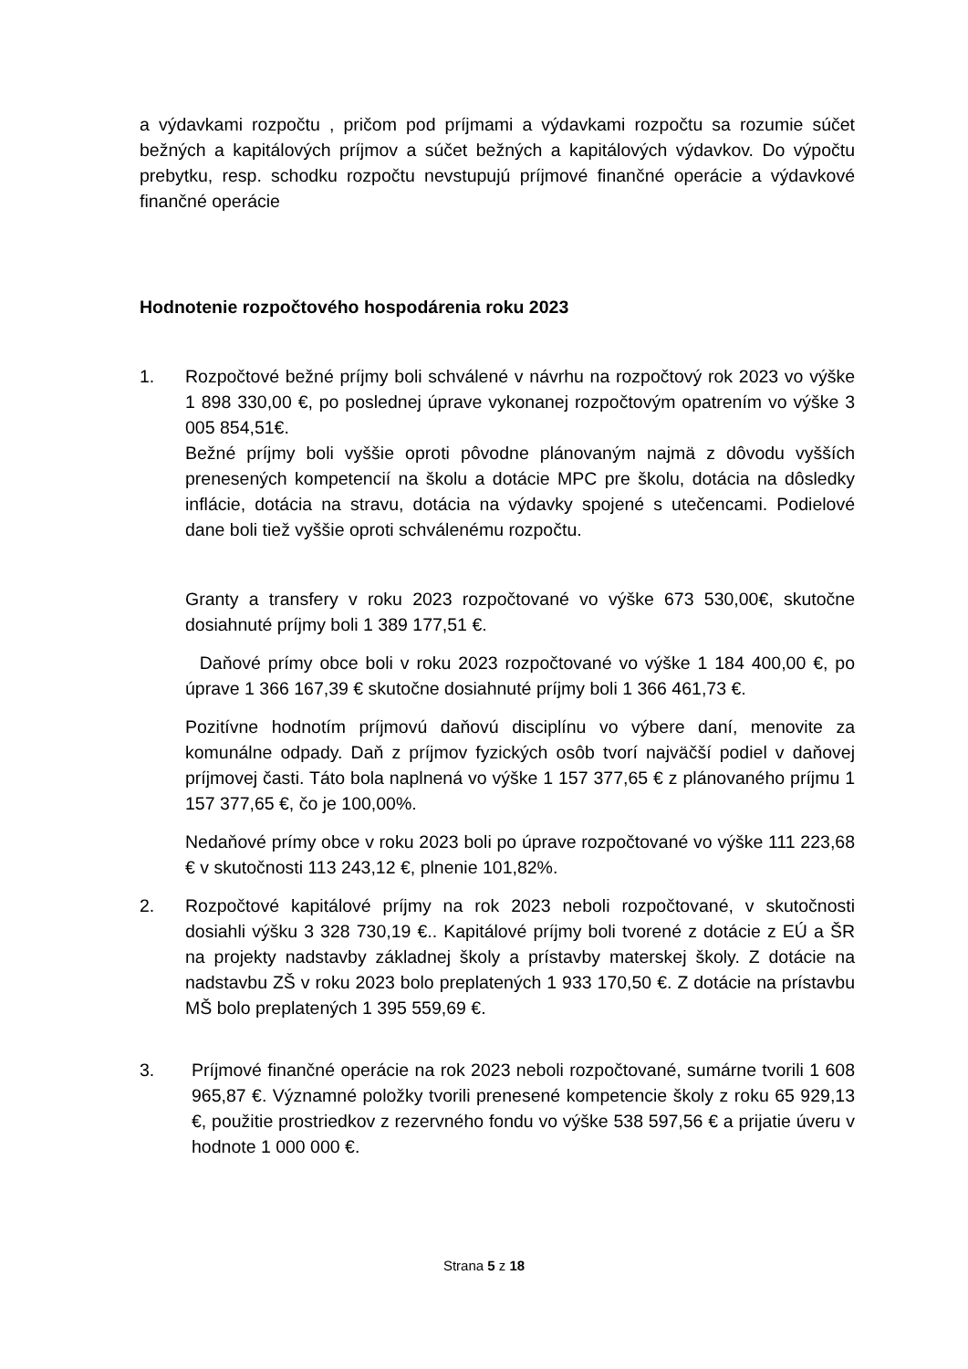a výdavkami rozpočtu , pričom pod príjmami a výdavkami rozpočtu sa rozumie súčet bežných a kapitálových príjmov a súčet bežných a kapitálových výdavkov. Do výpočtu prebytku, resp. schodku rozpočtu nevstupujú príjmové finančné operácie a výdavkové finančné operácie
Hodnotenie rozpočtového hospodárenia roku 2023
1. Rozpočtové bežné príjmy boli schválené v návrhu na rozpočtový rok 2023 vo výške 1 898 330,00 €, po poslednej úprave vykonanej rozpočtovým opatrením vo výške 3 005 854,51€.
Bežné príjmy boli vyššie oproti pôvodne plánovaným najmä z dôvodu vyšších prenesených kompetencií na školu a dotácie MPC pre školu, dotácia na dôsledky inflácie, dotácia na stravu, dotácia na výdavky spojené s utečencami. Podielové dane boli tiež vyššie oproti schválenému rozpočtu.
Granty a transfery v roku 2023 rozpočtované vo výške 673 530,00€, skutočne dosiahnuté príjmy boli 1 389 177,51 €.
Daňové prímy obce boli v roku 2023 rozpočtované vo výške 1 184 400,00 €, po úprave 1 366 167,39 € skutočne dosiahnuté príjmy boli 1 366 461,73 €.
Pozitívne hodnotím príjmovú daňovú disciplínu vo výbere daní, menovite za komunálne odpady. Daň z príjmov fyzických osôb tvorí najväčší podiel v daňovej príjmovej časti. Táto bola naplnená vo výške 1 157 377,65 € z plánovaného príjmu 1 157 377,65 €, čo je 100,00%.
Nedaňové prímy obce v roku 2023 boli po úprave rozpočtované vo výške 111 223,68 € v skutočnosti 113 243,12 €, plnenie 101,82%.
2. Rozpočtové kapitálové príjmy na rok 2023 neboli rozpočtované, v skutočnosti dosiahli výšku 3 328 730,19 €.. Kapitálové príjmy boli tvorené z dotácie z EÚ a ŠR na projekty nadstavby základnej školy a prístavby materskej školy. Z dotácie na nadstavbu ZŠ v roku 2023 bolo preplatených 1 933 170,50 €. Z dotácie na prístavbu MŠ bolo preplatených 1 395 559,69 €.
3. Príjmové finančné operácie na rok 2023 neboli rozpočtované, sumárne tvorili 1 608 965,87 €. Významné položky tvorili prenesené kompetencie školy z roku 65 929,13 €, použitie prostriedkov z rezervného fondu vo výške 538 597,56 € a prijatie úveru v hodnote 1 000 000 €.
Strana 5 z 18